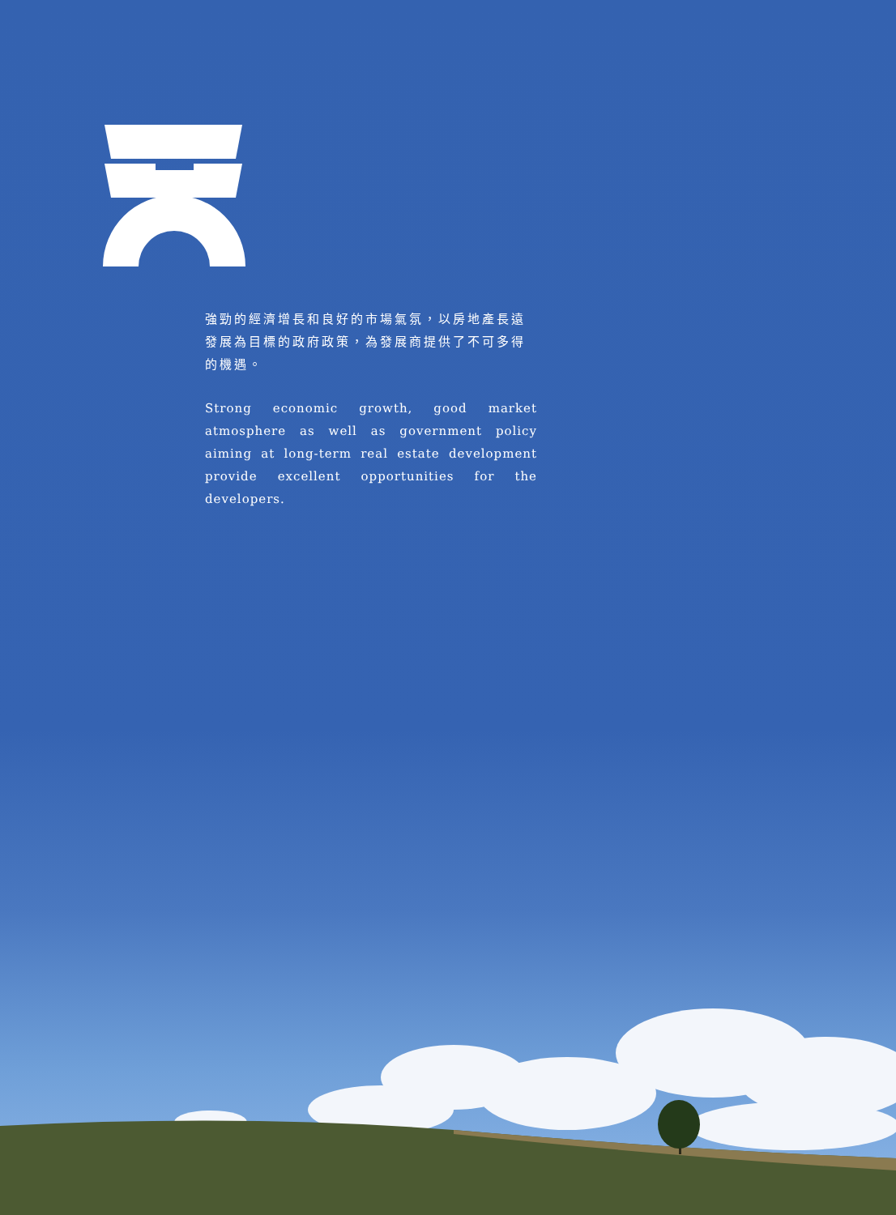強勁的經濟增長和良好的市場氣氛，以房地產長遠發展為目標的政府政策，為發展商提供了不可多得的機遇。
Strong economic growth, good market atmosphere as well as government policy aiming at long-term real estate development provide excellent opportunities for the developers.